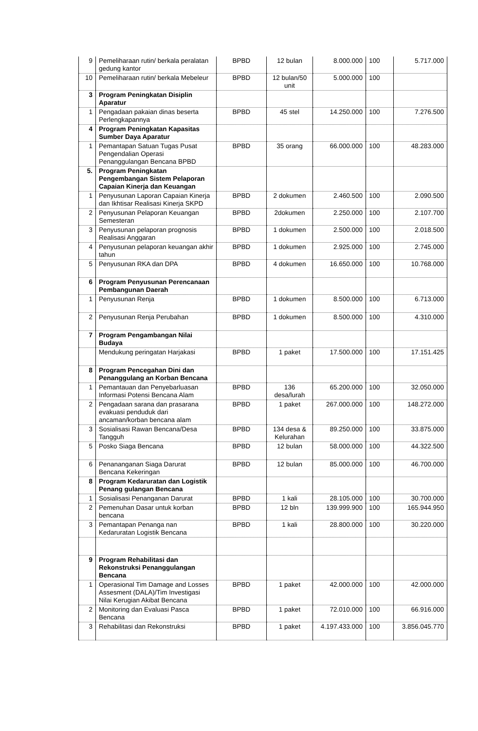| 9 | Pemeliharaan rutin/ berkala peralatan gedung kantor | BPBD | 12 bulan | 8.000.000 | 100 | 5.717.000 |
| 10 | Pemeliharaan rutin/ berkala Mebeleur | BPBD | 12 bulan/50 unit | 5.000.000 | 100 | |
| 3 | Program Peningkatan Disiplin Aparatur | | | | | |
| 1 | Pengadaan pakaian dinas beserta Perlengkapannya | BPBD | 45 stel | 14.250.000 | 100 | 7.276.500 |
| 4 | Program Peningkatan Kapasitas Sumber Daya Aparatur | | | | | |
| 1 | Pemantapan Satuan Tugas Pusat Pengendalian Operasi Penanggulangan Bencana BPBD | BPBD | 35 orang | 66.000.000 | 100 | 48.283.000 |
| 5. | Program Peningkatan Pengembangan Sistem Pelaporan Capaian Kinerja dan Keuangan | | | | | |
| 1 | Penyusunan Laporan Capaian Kinerja dan Ikhtisar Realisasi Kinerja SKPD | BPBD | 2 dokumen | 2.460.500 | 100 | 2.090.500 |
| 2 | Penyusunan Pelaporan Keuangan Semesteran | BPBD | 2dokumen | 2.250.000 | 100 | 2.107.700 |
| 3 | Penyusunan pelaporan prognosis Realisasi Anggaran | BPBD | 1 dokumen | 2.500.000 | 100 | 2.018.500 |
| 4 | Penyusunan pelaporan keuangan akhir tahun | BPBD | 1 dokumen | 2.925.000 | 100 | 2.745.000 |
| 5 | Penyusunan RKA dan DPA | BPBD | 4 dokumen | 16.650.000 | 100 | 10.768.000 |
| 6 | Program Penyusunan Perencanaan Pembangunan Daerah | | | | | |
| 1 | Penyusunan Renja | BPBD | 1 dokumen | 8.500.000 | 100 | 6.713.000 |
| 2 | Penyusunan Renja Perubahan | BPBD | 1 dokumen | 8.500.000 | 100 | 4.310.000 |
| 7 | Program Pengambangan Nilai Budaya | | | | | |
| | Mendukung peringatan Harjakasi | BPBD | 1 paket | 17.500.000 | 100 | 17.151.425 |
| 8 | Program Pencegahan Dini dan Penanggulang an Korban Bencana | | | | | |
| 1 | Pemantauan dan Penyebarluasan Informasi Potensi Bencana Alam | BPBD | 136 desa/lurah | 65.200.000 | 100 | 32.050.000 |
| 2 | Pengadaan sarana dan prasarana evakuasi penduduk dari ancaman/korban bencana alam | BPBD | 1 paket | 267.000.000 | 100 | 148.272.000 |
| 3 | Sosialisasi Rawan Bencana/Desa Tangguh | BPBD | 134 desa & Kelurahan | 89.250.000 | 100 | 33.875.000 |
| 5 | Posko Siaga Bencana | BPBD | 12 bulan | 58.000.000 | 100 | 44.322.500 |
| 6 | Penananganan Siaga Darurat Bencana Kekeringan | BPBD | 12 bulan | 85.000.000 | 100 | 46.700.000 |
| 8 | Program Kedaruratan dan Logistik Penang gulangan Bencana | | | | | |
| 1 | Sosialisasi Penanganan Darurat | BPBD | 1 kali | 28.105.000 | 100 | 30.700.000 |
| 2 | Pemenuhan Dasar untuk korban bencana | BPBD | 12 bln | 139.999.900 | 100 | 165.944.950 |
| 3 | Pemantapan Penanga nan Kedaruratan Logistik Bencana | BPBD | 1 kali | 28.800.000 | 100 | 30.220.000 |
| 9 | Program Rehabilitasi dan Rekonstruksi Penanggulangan Bencana | | | | | |
| 1 | Operasional Tim Damage and Losses Assesment (DALA)/Tim Investigasi Nilai Kerugian Akibat Bencana | BPBD | 1 paket | 42.000.000 | 100 | 42.000.000 |
| 2 | Monitoring dan Evaluasi Pasca Bencana | BPBD | 1 paket | 72.010.000 | 100 | 66.916.000 |
| 3 | Rehabilitasi dan Rekonstruksi | BPBD | 1 paket | 4.197.433.000 | 100 | 3.856.045.770 |